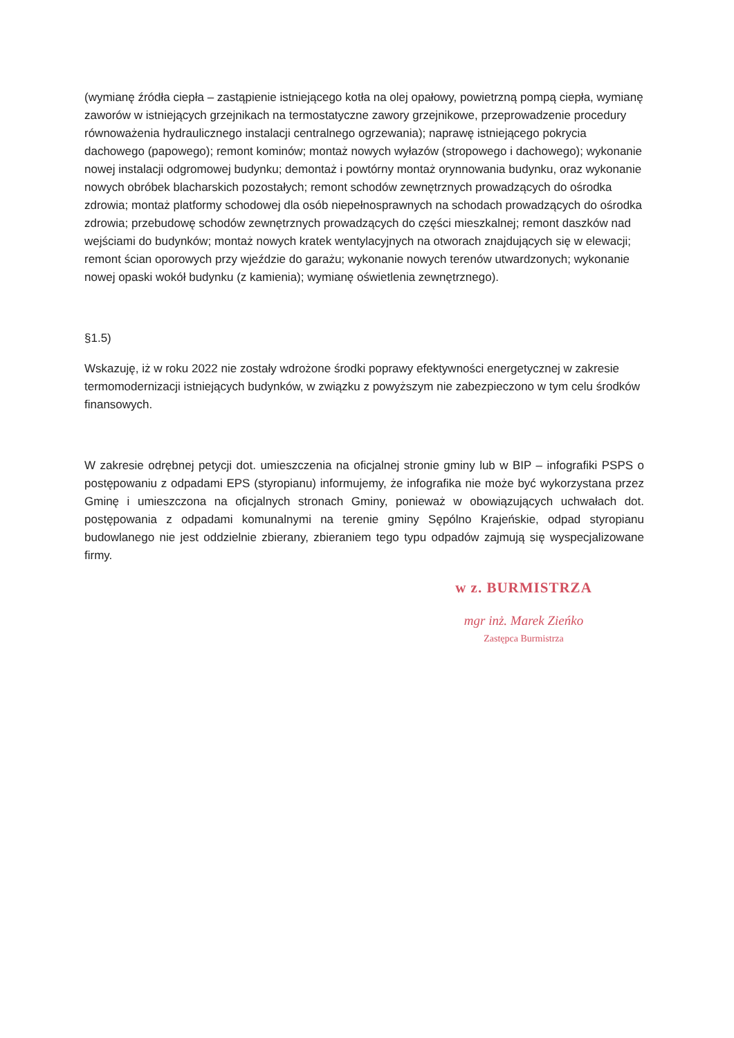(wymianę źródła ciepła – zastąpienie istniejącego kotła na olej opałowy, powietrzną pompą ciepła, wymianę zaworów w istniejących grzejnikach na termostatyczne zawory grzejnikowe, przeprowadzenie procedury równoważenia hydraulicznego instalacji centralnego ogrzewania); naprawę istniejącego pokrycia dachowego (papowego); remont kominów; montaż nowych wyłazów (stropowego i dachowego); wykonanie nowej instalacji odgromowej budynku; demontaż i powtórny montaż orynnowania budynku, oraz wykonanie nowych obróbek blacharskich pozostałych; remont schodów zewnętrznych prowadzących do ośrodka zdrowia; montaż platformy schodowej dla osób niepełnosprawnych na schodach prowadzących do ośrodka zdrowia; przebudowę schodów zewnętrznych prowadzących do części mieszkalnej; remont daszków nad wejściami do budynków; montaż nowych kratek wentylacyjnych na otworach znajdujących się w elewacji; remont ścian oporowych przy wjeździe do garażu; wykonanie nowych terenów utwardzonych; wykonanie nowej opaski wokół budynku (z kamienia); wymianę oświetlenia zewnętrznego).
§1.5)
Wskazuję, iż w roku 2022 nie zostały wdrożone środki poprawy efektywności energetycznej w zakresie termomodernizacji istniejących budynków, w związku z powyższym nie zabezpieczono w tym celu środków finansowych.
W zakresie odrębnej petycji dot. umieszczenia na oficjalnej stronie gminy lub w BIP – infografiki PSPS o postępowaniu z odpadami EPS (styropianu) informujemy, że infografika nie może być wykorzystana przez Gminę i umieszczona na oficjalnych stronach Gminy, ponieważ w obowiązujących uchwałach dot. postępowania z odpadami komunalnymi na terenie gminy Sępólno Krajeńskie, odpad styropianu budowlanego nie jest oddzielnie zbierany, zbieraniem tego typu odpadów zajmują się wyspecjalizowane firmy.
w z. BURMISTRZA
mgr inż. Marek Zieńko
Zastępca Burmistrza